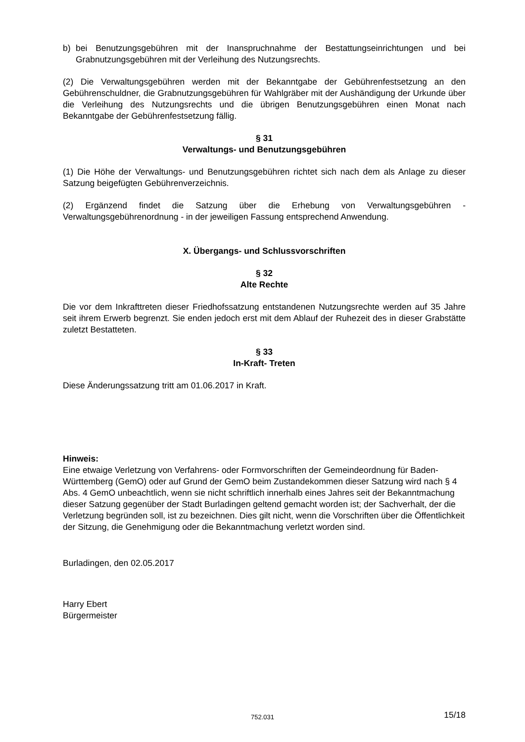b) bei Benutzungsgebühren mit der Inanspruchnahme der Bestattungseinrichtungen und bei Grabnutzungsgebühren mit der Verleihung des Nutzungsrechts.
(2) Die Verwaltungsgebühren werden mit der Bekanntgabe der Gebührenfestsetzung an den Gebührenschuldner, die Grabnutzungsgebühren für Wahlgräber mit der Aushändigung der Urkunde über die Verleihung des Nutzungsrechts und die übrigen Benutzungsgebühren einen Monat nach Bekanntgabe der Gebührenfestsetzung fällig.
§ 31
Verwaltungs- und Benutzungsgebühren
(1) Die Höhe der Verwaltungs- und Benutzungsgebühren richtet sich nach dem als Anlage zu dieser Satzung beigefügten Gebührenverzeichnis.
(2) Ergänzend findet die Satzung über die Erhebung von Verwaltungsgebühren - Verwaltungsgebührenordnung - in der jeweiligen Fassung entsprechend Anwendung.
X. Übergangs- und Schlussvorschriften
§ 32
Alte Rechte
Die vor dem Inkrafttreten dieser Friedhofssatzung entstandenen Nutzungsrechte werden auf 35 Jahre seit ihrem Erwerb begrenzt. Sie enden jedoch erst mit dem Ablauf der Ruhezeit des in dieser Grabstätte zuletzt Bestatteten.
§ 33
In-Kraft- Treten
Diese Änderungssatzung tritt am 01.06.2017 in Kraft.
Hinweis:
Eine etwaige Verletzung von Verfahrens- oder Formvorschriften der Gemeindeordnung für Baden-Württemberg (GemO) oder auf Grund der GemO beim Zustandekommen dieser Satzung wird nach § 4 Abs. 4 GemO unbeachtlich, wenn sie nicht schriftlich innerhalb eines Jahres seit der Bekanntmachung dieser Satzung gegenüber der Stadt Burladingen geltend gemacht worden ist; der Sachverhalt, der die Verletzung begründen soll, ist zu bezeichnen. Dies gilt nicht, wenn die Vorschriften über die Öffentlichkeit der Sitzung, die Genehmigung oder die Bekanntmachung verletzt worden sind.
Burladingen, den 02.05.2017
Harry Ebert
Bürgermeister
752.031 15/18